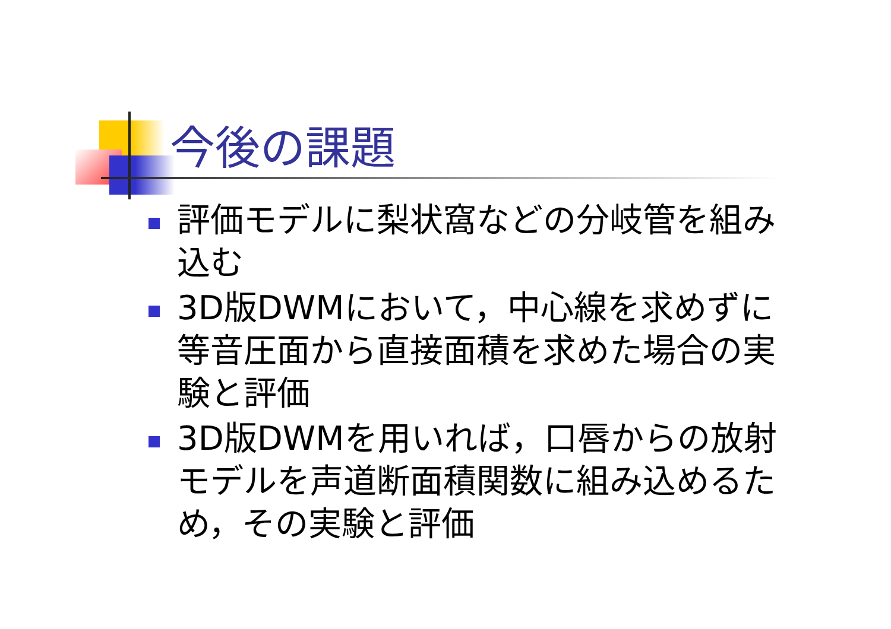今後の課題
評価モデルに梨状窩などの分岐管を組み込む
3D版DWMにおいて，中心線を求めずに等音圧面から直接面積を求めた場合の実験と評価
3D版DWMを用いれば，口唇からの放射モデルを声道断面積関数に組み込めるため，その実験と評価